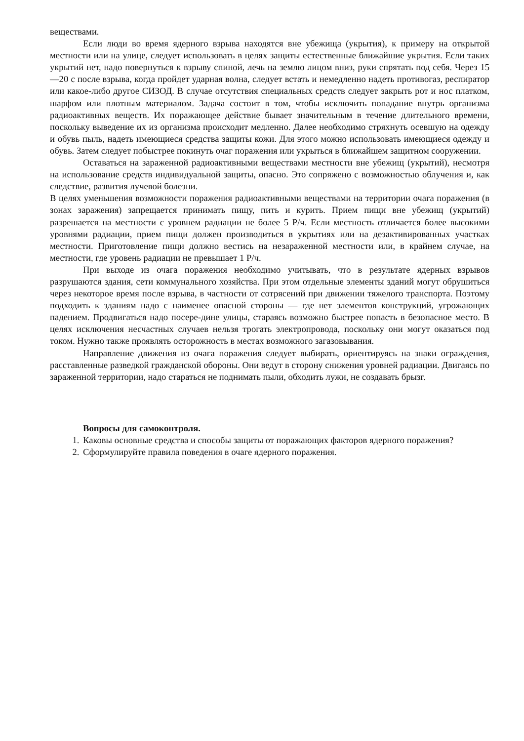веществами.
Если люди во время ядерного взрыва находятся вне убежища (укрытия), к примеру на открытой местности или на улице, следует использовать в целях защиты естественные ближайшие укрытия. Если таких укрытий нет, надо повернуться к взрыву спиной, лечь на землю лицом вниз, руки спрятать под себя. Через 15 —20 с после взрыва, когда пройдет ударная волна, следует встать и немедленно надеть противогаз, респиратор или какое-либо другое СИЗОД. В случае отсутствия специальных средств следует закрыть рот и нос платком, шарфом или плотным материалом. Задача состоит в том, чтобы исключить попадание внутрь организма радиоактивных веществ. Их поражающее действие бывает значительным в течение длительного времени, поскольку выведение их из организма происходит медленно. Далее необходимо стряхнуть осевшую на одежду и обувь пыль, надеть имеющиеся средства защиты кожи. Для этого можно использовать имеющиеся одежду и обувь. Затем следует побыстрее покинуть очаг поражения или укрыться в ближайшем защитном сооружении.
Оставаться на зараженной радиоактивными веществами местности вне убежищ (укрытий), несмотря на использование средств индивидуальной защиты, опасно. Это сопряжено с возможностью облучения и, как следствие, развития лучевой болезни.
В целях уменьшения возможности поражения радиоактивными веществами на территории очага поражения (в зонах заражения) запрещается принимать пищу, пить и курить. Прием пищи вне убежищ (укрытий) разрешается на местности с уровнем радиации не более 5 Р/ч. Если местность отличается более высокими уровнями радиации, прием пищи должен производиться в укрытиях или на дезактивированных участках местности. Приготовление пищи должно вестись на незараженной местности или, в крайнем случае, на местности, где уровень радиации не превышает 1 Р/ч.
При выходе из очага поражения необходимо учитывать, что в результате ядерных взрывов разрушаются здания, сети коммунального хозяйства. При этом отдельные элементы зданий могут обрушиться через некоторое время после взрыва, в частности от сотрясений при движении тяжелого транспорта. Поэтому подходить к зданиям надо с наименее опасной стороны — где нет элементов конструкций, угрожающих падением. Продвигаться надо посере-дине улицы, стараясь возможно быстрее попасть в безопасное место. В целях исключения несчастных случаев нельзя трогать электропровода, поскольку они могут оказаться под током. Нужно также проявлять осторожность в местах возможного загазовывания.
Направление движения из очага поражения следует выбирать, ориентируясь на знаки ограждения, расставленные разведкой гражданской обороны. Они ведут в сторону снижения уровней радиации. Двигаясь по зараженной территории, надо стараться не поднимать пыли, обходить лужи, не создавать брызг.
Вопросы для самоконтроля.
1. Каковы основные средства и способы защиты от поражающих факторов ядерного поражения?
2. Сформулируйте правила поведения в очаге ядерного поражения.